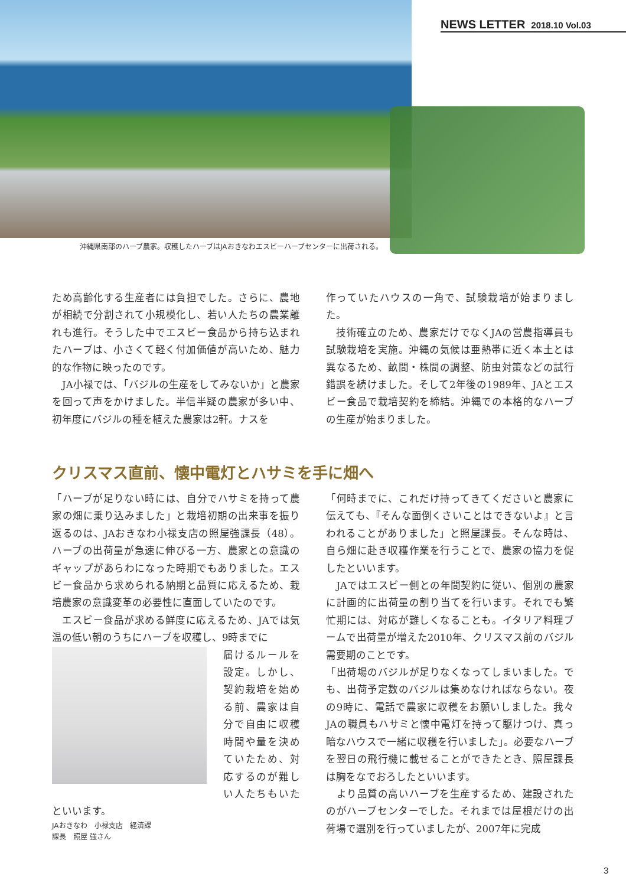NEWS LETTER 2018.10 Vol.03
沖縄県南部のハーブ農家。収穫したハーブはJAおきなわエスビーハーブセンターに出荷される。
ため高齢化する生産者には負担でした。さらに、農地が相続で分割されて小規模化し、若い人たちの農業離れも進行。そうした中でエスビー食品から持ち込まれたハーブは、小さくて軽く付加価値が高いため、魅力的な作物に映ったのです。
　JA小禄では、「バジルの生産をしてみないか」と農家を回って声をかけました。半信半疑の農家が多い中、初年度にバジルの種を植えた農家は2軒。ナスを
作っていたハウスの一角で、試験栽培が始まりました。
　技術確立のため、農家だけでなくJAの営農指導員も試験栽培を実施。沖縄の気候は亜熱帯に近く本土とは異なるため、畝間・株間の調整、防虫対策などの試行錯誤を続けました。そして2年後の1989年、JAとエスビー食品で栽培契約を締結。沖縄での本格的なハーブの生産が始まりました。
クリスマス直前、懐中電灯とハサミを手に畑へ
「ハーブが足りない時には、自分でハサミを持って農家の畑に乗り込みました」と栽培初期の出来事を振り返るのは、JAおきなわ小禄支店の照屋強課長（48）。ハーブの出荷量が急速に伸びる一方、農家との意識のギャップがあらわになった時期でもありました。エスビー食品から求められる納期と品質に応えるため、栽培農家の意識変革の必要性に直面していたのです。
　エスビー食品が求める鮮度に応えるため、JAでは気温の低い朝のうちにハーブを収穫し、9時までに
届けるルールを設定。しかし、契約栽培を始める前、農家は自分で自由に収穫時間や量を決めていたため、対応するのが難しい人たちもいたといいます。
JAおきなわ　小禄支店　経済課
課長　照屋 強さん
「何時までに、これだけ持ってきてくださいと農家に伝えても、『そんな面倒くさいことはできないよ』と言われることがありました」と照屋課長。そんな時は、自ら畑に赴き収穫作業を行うことで、農家の協力を促したといいます。
　JAではエスビー側との年間契約に従い、個別の農家に計画的に出荷量の割り当てを行います。それでも繁忙期には、対応が難しくなることも。イタリア料理ブームで出荷量が増えた2010年、クリスマス前のバジル需要期のことです。
「出荷場のバジルが足りなくなってしまいました。でも、出荷予定数のバジルは集めなければならない。夜の9時に、電話で農家に収穫をお願いしました。我々JAの職員もハサミと懐中電灯を持って駆けつけ、真っ暗なハウスで一緒に収穫を行いました」。必要なハーブを翌日の飛行機に載せることができたとき、照屋課長は胸をなでおろしたといいます。
　より品質の高いハーブを生産するため、建設されたのがハーブセンターでした。それまでは屋根だけの出荷場で選別を行っていましたが、2007年に完成
3